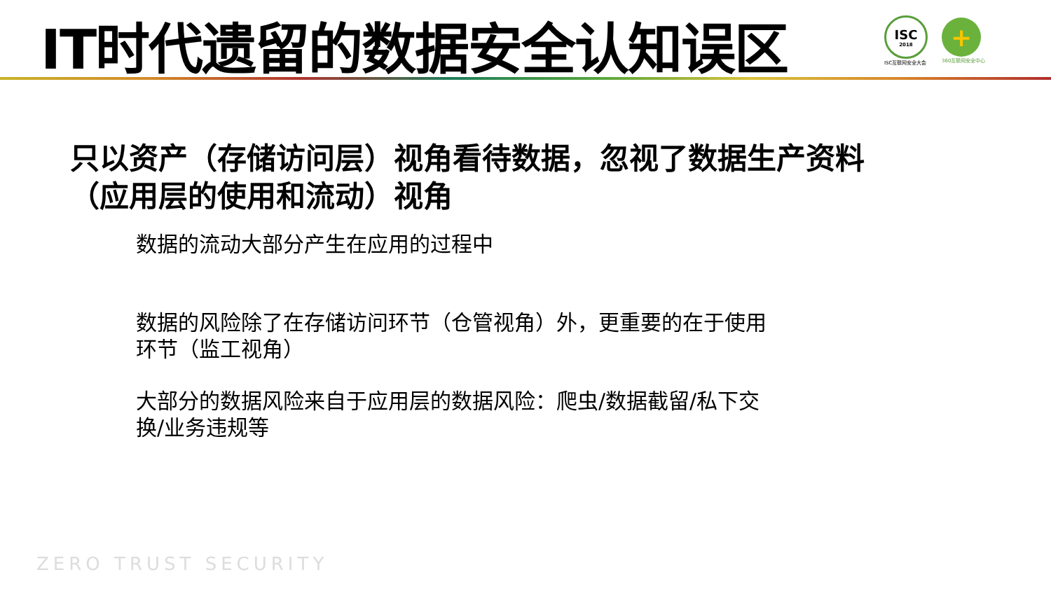IT时代遗留的数据安全认知误区
ISC
2018
ISC互联网安全大会
+
360互联网安全中心
只以资产（存储访问层）视角看待数据，忽视了数据生产资料
（应用层的使用和流动）视角
数据的流动大部分产生在应用的过程中
数据的风险除了在存储访问环节（仓管视角）外，更重要的在于使用环节（监工视角）
大部分的数据风险来自于应用层的数据风险：爬虫/数据截留/私下交换/业务违规等
ZERO TRUST SECURITY